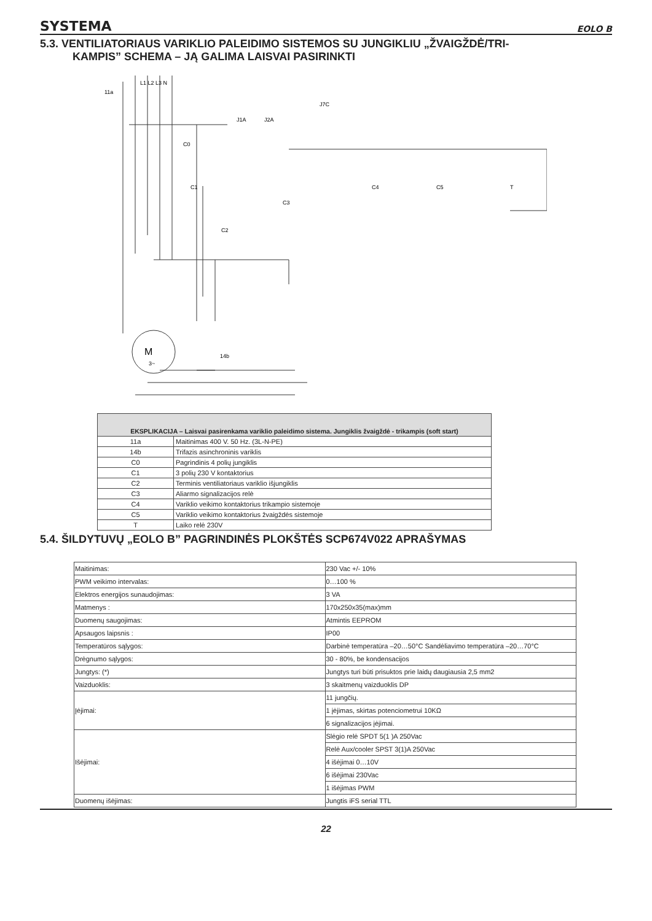SYSTEMA EOLO B
5.3. VENTILIATORIAUS VARIKLIO PALEIDIMO SISTEMOS SU JUNGIKLIU „ŽVAIGŽDĖ/TRI-
KAMPIS” SCHEMA – JĄ GALIMA LAISVAI PASIRINKTI
M
3~
11a
14b
C0
C1
C2
C3
C4
C5
T
J1A
J2A
J7C
L1 L2 L3 N
| EKSPLIKACIJA – Laisvai pasirenkama variklio paleidimo sistema. Jungiklis žvaigždė - trikampis (soft start) | |
| --- | --- |
| 11a | Maitinimas 400 V. 50 Hz. (3L-N-PE) |
| 14b | Trifazis asinchroninis variklis |
| C0 | Pagrindinis 4 polių jungiklis |
| C1 | 3 polių 230 V kontaktorius |
| C2 | Terminis ventiliatoriaus variklio išjungiklis |
| C3 | Aliarmo signalizacijos relė |
| C4 | Variklio veikimo kontaktorius trikampio sistemoje |
| C5 | Variklio veikimo kontaktorius žvaigždės sistemoje |
| T | Laiko relė 230V |
5.4. ŠILDYTUVŲ „EOLO B” PAGRINDINĖS PLOKŠTĖS SCP674V022 APRAŠYMAS
| Maitinimas: | 230 Vac +/- 10% |
| PWM veikimo intervalas: | 0…100 % |
| Elektros energijos sunaudojimas: | 3 VA |
| Matmenys : | 170x250x35(max)mm |
| Duomenų saugojimas: | Atmintis EEPROM |
| Apsaugos laipsnis : | IP00 |
| Temperatūros sąlygos: | Darbinė temperatūra –20…50°C Sandėliavimo temperatūra –20…70°C |
| Drėgnumo sąlygos: | 30 - 80%, be kondensacijos |
| Jungtys: (*) | Jungtys turi būti prisuktos prie laidų daugiausia 2,5 mm2 |
| Vaizduoklis: | 3 skaitmenų vaizduoklis DP |
| Įėjimai: | 11 jungčių. |
| | 1 įėjimas, skirtas potenciometrui 10KΩ |
| | 6 signalizacijos įėjimai. |
| Išėjimai: | Slėgio relė SPDT 5(1 )A 250Vac |
| | Relė Aux/cooler SPST 3(1)A 250Vac |
| | 4 išėjimai 0…10V |
| | 6 išėjimai 230Vac |
| | 1 išėjimas PWM |
| Duomenų išėjimas: | Jungtis iFS serial TTL |
22